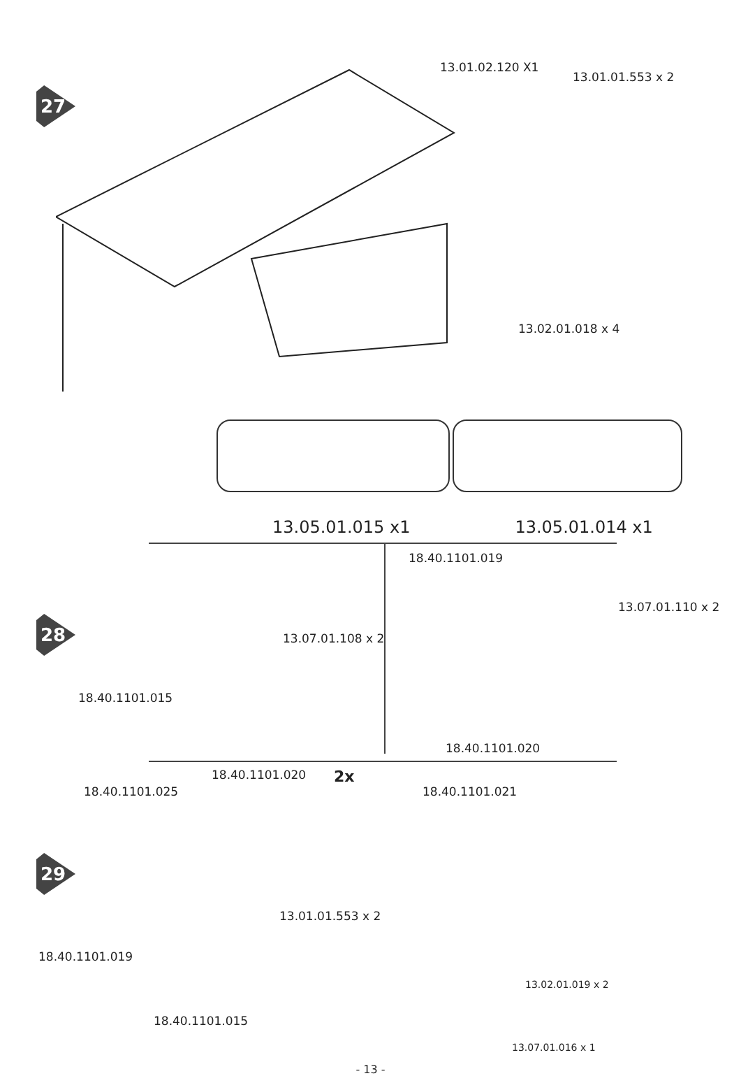27
13.01.02.120 X1
13.01.01.553 x 2
13.02.01.018 x 4
13.05.01.015 x1 13.05.01.014 x1
28
13.07.01.108 x 2
18.40.1101.015
18.40.1101.019
13.07.01.110 x 2
18.40.1101.020
29
18.40.1101.020 2x
18.40.1101.025 18.40.1101.021
13.01.01.553 x 2
18.40.1101.019
13.02.01.019 x 2
18.40.1101.015
13.07.01.016 x 1
- 13 -